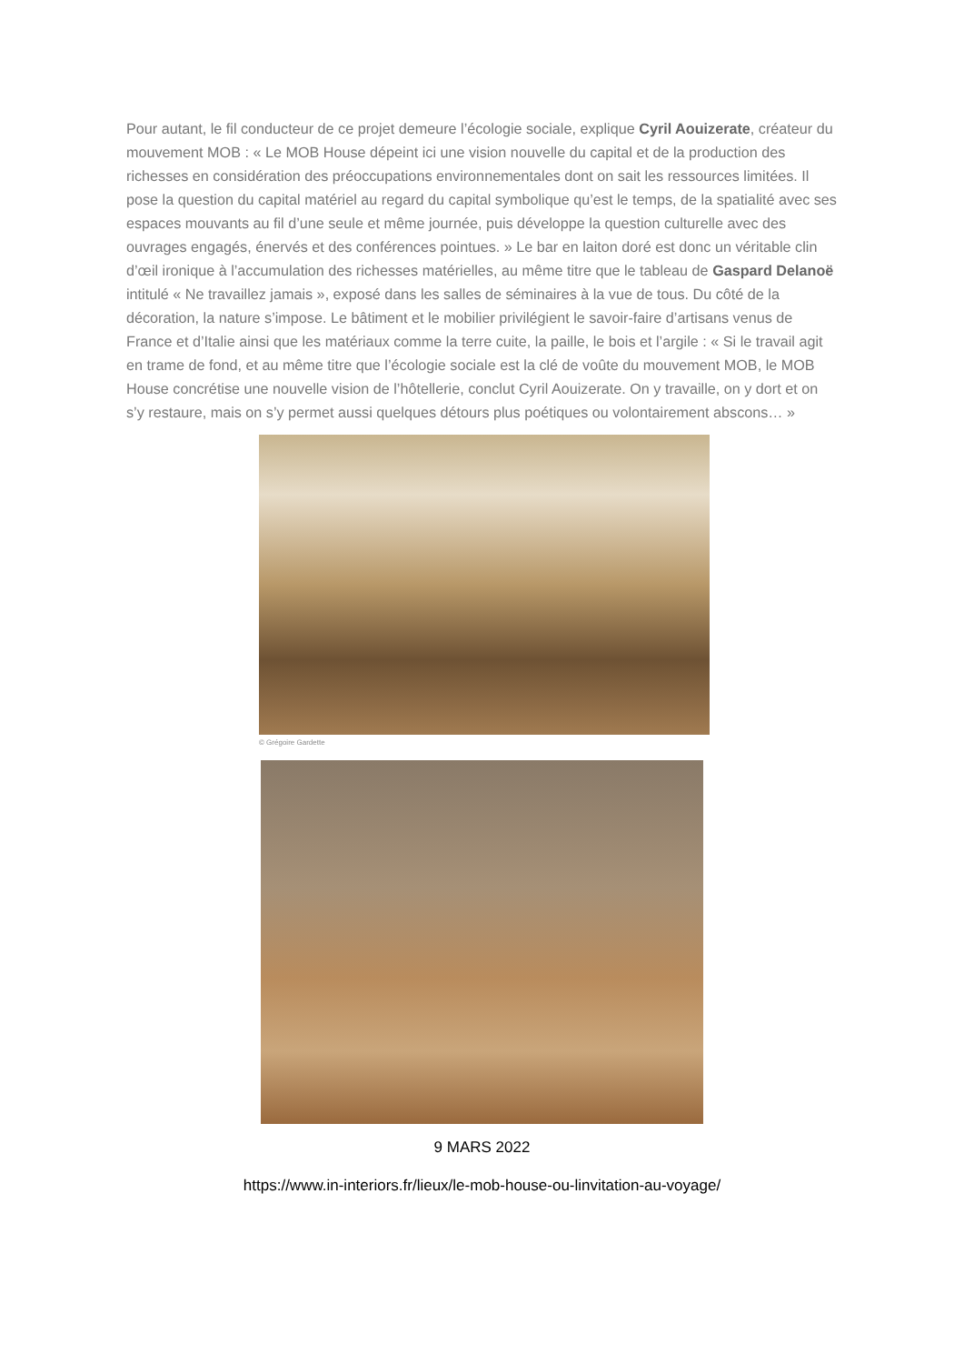Pour autant, le fil conducteur de ce projet demeure l’écologie sociale, explique Cyril Aouizerate, créateur du mouvement MOB : « Le MOB House dépeint ici une vision nouvelle du capital et de la production des richesses en considération des préoccupations environnementales dont on sait les ressources limitées. Il pose la question du capital matériel au regard du capital symbolique qu’est le temps, de la spatialité avec ses espaces mouvants au fil d’une seule et même journée, puis développe la question culturelle avec des ouvrages engagés, énervés et des conférences pointues. » Le bar en laiton doré est donc un véritable clin d’œil ironique à l’accumulation des richesses matérielles, au même titre que le tableau de Gaspard Delanoë intitulé « Ne travaillez jamais », exposé dans les salles de séminaires à la vue de tous. Du côté de la décoration, la nature s’impose. Le bâtiment et le mobilier privilégient le savoir-faire d’artisans venus de France et d’Italie ainsi que les matériaux comme la terre cuite, la paille, le bois et l’argile : « Si le travail agit en trame de fond, et au même titre que l’écologie sociale est la clé de voûte du mouvement MOB, le MOB House concrétise une nouvelle vision de l’hôtellerie, conclut Cyril Aouizerate. On y travaille, on y dort et on s’y restaure, mais on s’y permet aussi quelques détours plus poétiques ou volontairement abscons… »
© Grégoire Gardette
9 MARS 2022
https://www.in-interiors.fr/lieux/le-mob-house-ou-linvitation-au-voyage/